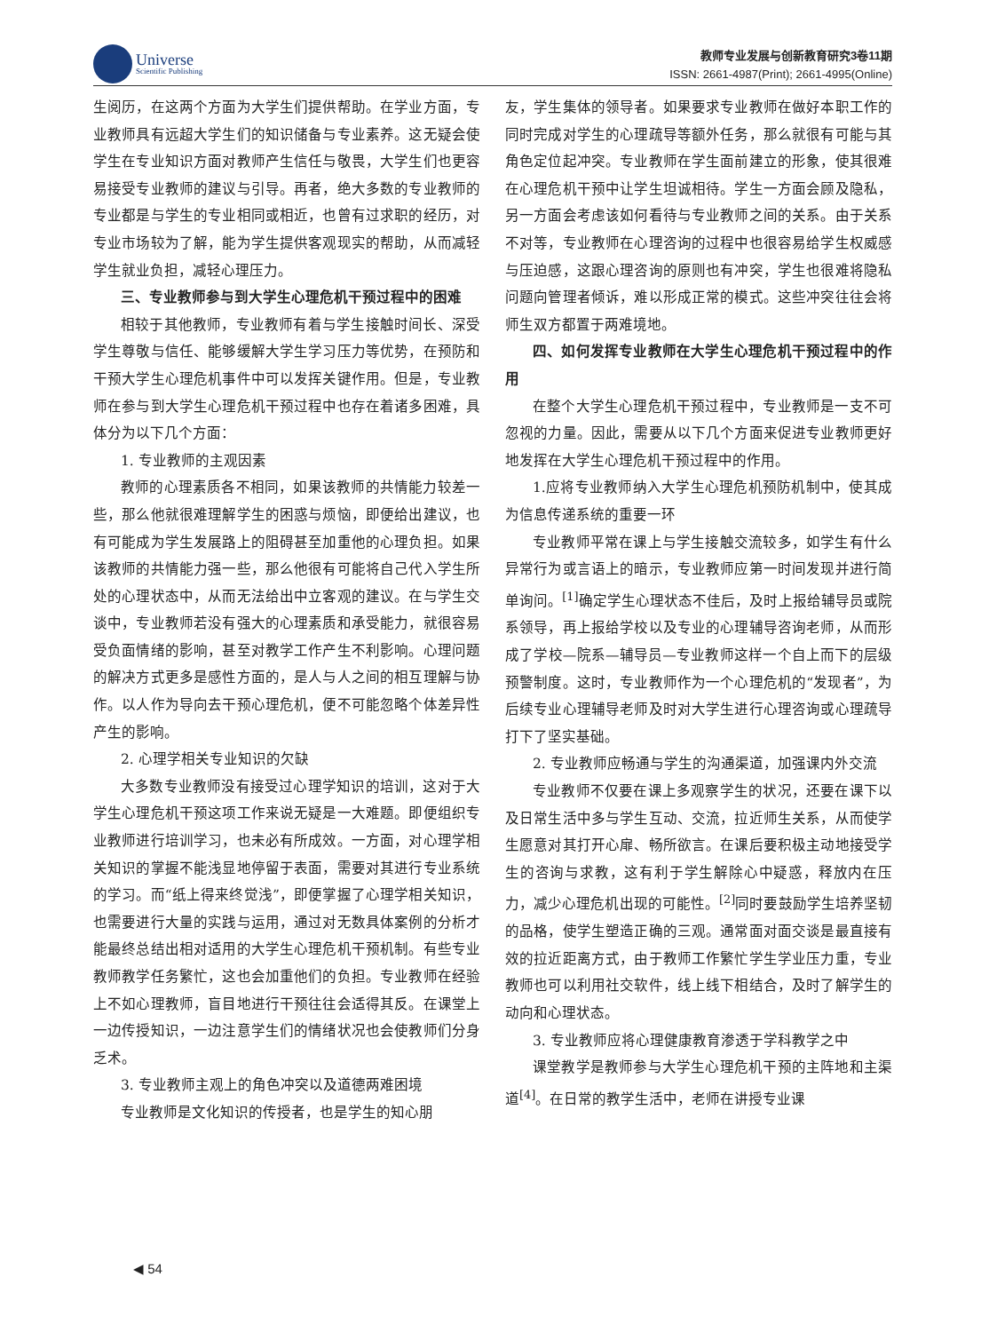Universe
Scientific Publishing
教师专业发展与创新教育研究3卷11期
ISSN: 2661-4987(Print); 2661-4995(Online)
生阅历，在这两个方面为大学生们提供帮助。在学业方面，专业教师具有远超大学生们的知识储备与专业素养。这无疑会使学生在专业知识方面对教师产生信任与敬畏，大学生们也更容易接受专业教师的建议与引导。再者，绝大多数的专业教师的专业都是与学生的专业相同或相近，也曾有过求职的经历，对专业市场较为了解，能为学生提供客观现实的帮助，从而减轻学生就业负担，减轻心理压力。
三、专业教师参与到大学生心理危机干预过程中的困难
相较于其他教师，专业教师有着与学生接触时间长、深受学生尊敬与信任、能够缓解大学生学习压力等优势，在预防和干预大学生心理危机事件中可以发挥关键作用。但是，专业教师在参与到大学生心理危机干预过程中也存在着诸多困难，具体分为以下几个方面：
1. 专业教师的主观因素
教师的心理素质各不相同，如果该教师的共情能力较差一些，那么他就很难理解学生的困惑与烦恼，即便给出建议，也有可能成为学生发展路上的阻碍甚至加重他的心理负担。如果该教师的共情能力强一些，那么他很有可能将自己代入学生所处的心理状态中，从而无法给出中立客观的建议。在与学生交谈中，专业教师若没有强大的心理素质和承受能力，就很容易受负面情绪的影响，甚至对教学工作产生不利影响。心理问题的解决方式更多是感性方面的，是人与人之间的相互理解与协作。以人作为导向去干预心理危机，便不可能忽略个体差异性产生的影响。
2. 心理学相关专业知识的欠缺
大多数专业教师没有接受过心理学知识的培训，这对于大学生心理危机干预这项工作来说无疑是一大难题。即便组织专业教师进行培训学习，也未必有所成效。一方面，对心理学相关知识的掌握不能浅显地停留于表面，需要对其进行专业系统的学习。而“纸上得来终觉浅”，即便掌握了心理学相关知识，也需要进行大量的实践与运用，通过对无数具体案例的分析才能最终总结出相对适用的大学生心理危机干预机制。有些专业教师教学任务繁忙，这也会加重他们的负担。专业教师在经验上不如心理教师，盲目地进行干预往往会适得其反。在课堂上一边传授知识，一边注意学生们的情绪状况也会使教师们分身乏术。
3. 专业教师主观上的角色冲突以及道德两难困境
专业教师是文化知识的传授者，也是学生的知心朋
友，学生集体的领导者。如果要求专业教师在做好本职工作的同时完成对学生的心理疏导等额外任务，那么就很有可能与其角色定位起冲突。专业教师在学生面前建立的形象，使其很难在心理危机干预中让学生坦诚相待。学生一方面会顾及隐私，另一方面会考虑该如何看待与专业教师之间的关系。由于关系不对等，专业教师在心理咨询的过程中也很容易给学生权威感与压迫感，这跟心理咨询的原则也有冲突，学生也很难将隐私问题向管理者倾诉，难以形成正常的模式。这些冲突往往会将师生双方都置于两难境地。
四、如何发挥专业教师在大学生心理危机干预过程中的作用
在整个大学生心理危机干预过程中，专业教师是一支不可忽视的力量。因此，需要从以下几个方面来促进专业教师更好地发挥在大学生心理危机干预过程中的作用。
1.应将专业教师纳入大学生心理危机预防机制中，使其成为信息传递系统的重要一环
专业教师平常在课上与学生接触交流较多，如学生有什么异常行为或言语上的暗示，专业教师应第一时间发现并进行简单询问。<sup>[1]</sup>确定学生心理状态不佳后，及时上报给辅导员或院系领导，再上报给学校以及专业的心理辅导咨询老师，从而形成了学校—院系—辅导员—专业教师这样一个自上而下的层级预警制度。这时，专业教师作为一个心理危机的“发现者”，为后续专业心理辅导老师及时对大学生进行心理咨询或心理疏导打下了坚实基础。
2. 专业教师应畅通与学生的沟通渠道，加强课内外交流
专业教师不仅要在课上多观察学生的状况，还要在课下以及日常生活中多与学生互动、交流，拉近师生关系，从而使学生愿意对其打开心扉、畅所欲言。在课后要积极主动地接受学生的咨询与求教，这有利于学生解除心中疑惑，释放内在压力，减少心理危机出现的可能性。<sup>[2]</sup>同时要鼓励学生培养坚韧的品格，使学生塑造正确的三观。通常面对面交谈是最直接有效的拉近距离方式，由于教师工作繁忙学生学业压力重，专业教师也可以利用社交软件，线上线下相结合，及时了解学生的动向和心理状态。
3. 专业教师应将心理健康教育渗透于学科教学之中
课堂教学是教师参与大学生心理危机干预的主阵地和主渠道<sup>[4]</sup>。在日常的教学生活中，老师在讲授专业课
◀ 54